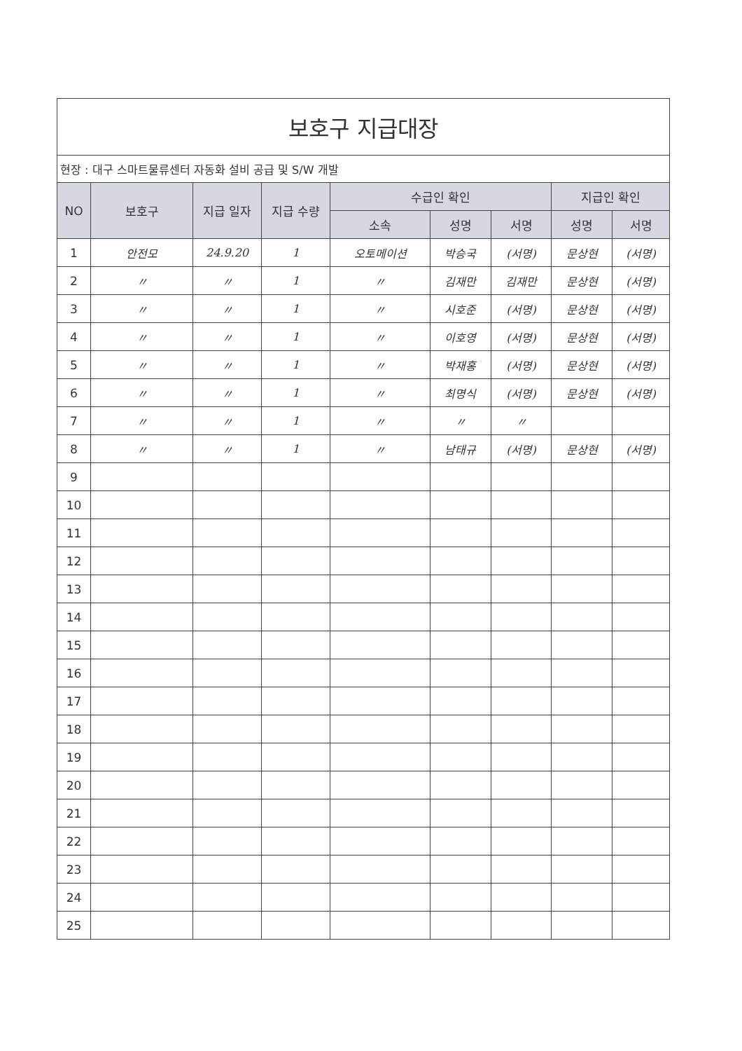| 보호구 지급대장 | | | | | | | | |
| 현장 : 대구 스마트물류센터 자동화 설비 공급 및 S/W 개발 | | | | | | | | |
| NO | 보호구 | 지급 일자 | 지급 수량 | 수급인 확인 | | | 지급인 확인 | |
| | | | | 소속 | 성명 | 서명 | 성명 | 서명 |
| 1 | 안전모 | 24.9.20 | 1 | 오토메이션 | 박승국 | (서명) | 문상현 | (서명) |
| 2 | 〃 | 〃 | 1 | 〃 | 김재만 | 김재만 | 문상현 | (서명) |
| 3 | 〃 | 〃 | 1 | 〃 | 시호준 | (서명) | 문상현 | (서명) |
| 4 | 〃 | 〃 | 1 | 〃 | 이호영 | (서명) | 문상현 | (서명) |
| 5 | 〃 | 〃 | 1 | 〃 | 박재홍 | (서명) | 문상현 | (서명) |
| 6 | 〃 | 〃 | 1 | 〃 | 최명식 | (서명) | 문상현 | (서명) |
| 7 | 〃 | 〃 | 1 | 〃 | 〃 | 〃 | | |
| 8 | 〃 | 〃 | 1 | 〃 | 남태규 | (서명) | 문상현 | (서명) |
| 9 | | | | | | | | |
| 10 | | | | | | | | |
| 11 | | | | | | | | |
| 12 | | | | | | | | |
| 13 | | | | | | | | |
| 14 | | | | | | | | |
| 15 | | | | | | | | |
| 16 | | | | | | | | |
| 17 | | | | | | | | |
| 18 | | | | | | | | |
| 19 | | | | | | | | |
| 20 | | | | | | | | |
| 21 | | | | | | | | |
| 22 | | | | | | | | |
| 23 | | | | | | | | |
| 24 | | | | | | | | |
| 25 | | | | | | | | |